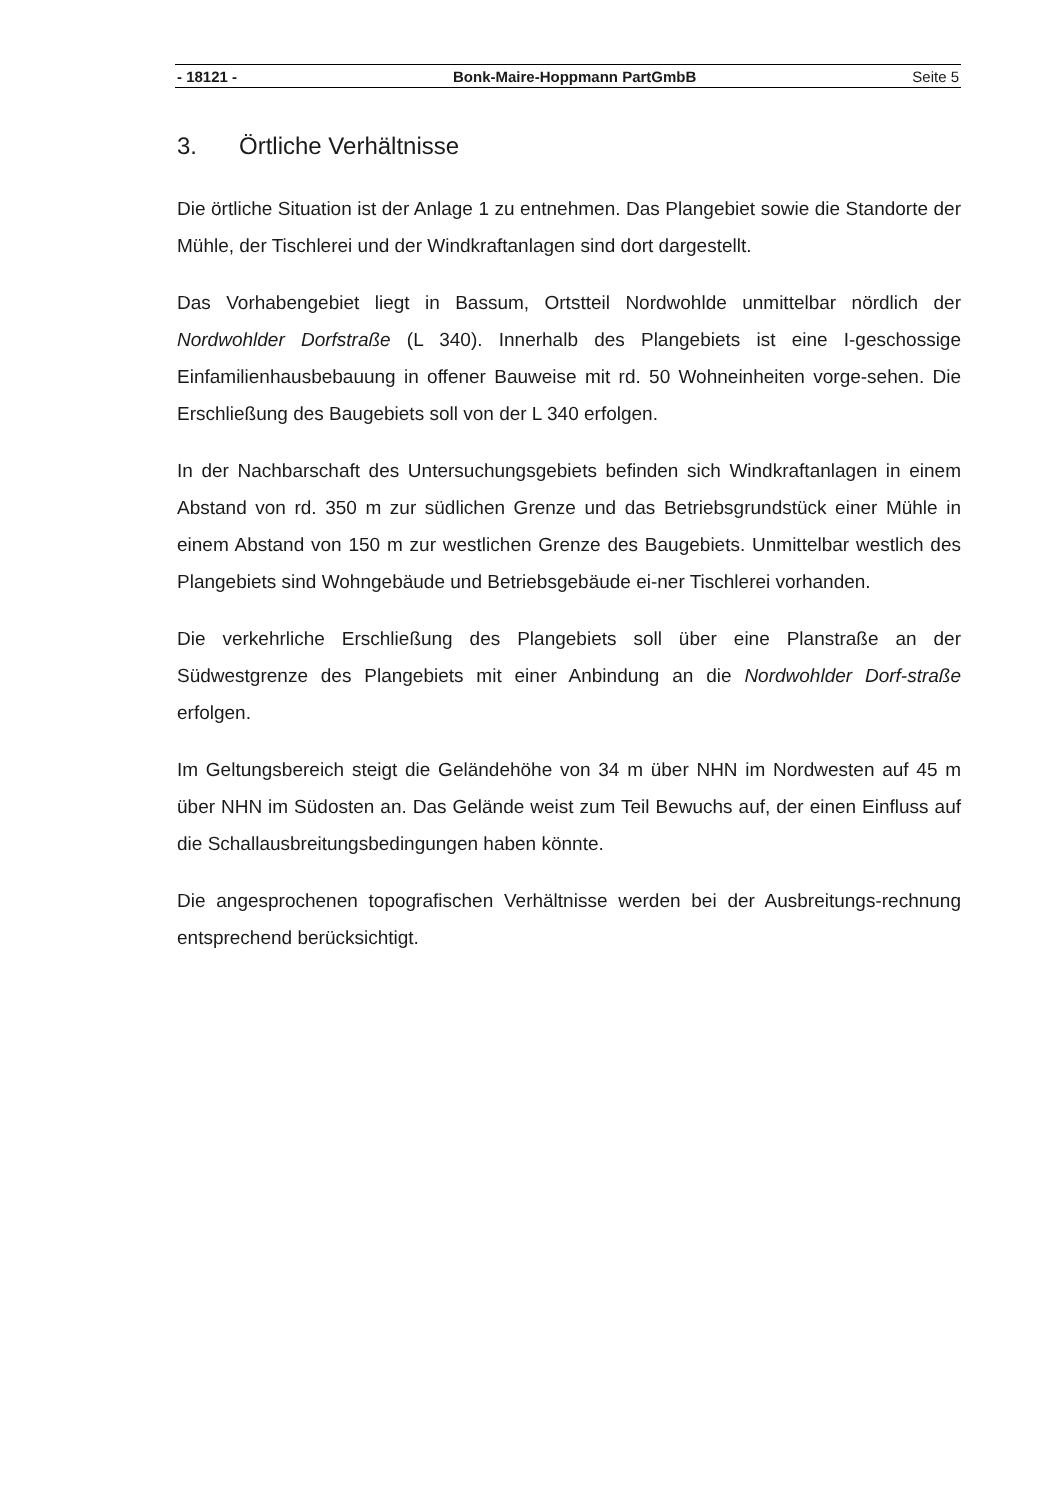- 18121 - Bonk-Maire-Hoppmann PartGmbB Seite 5
3. Örtliche Verhältnisse
Die örtliche Situation ist der Anlage 1 zu entnehmen. Das Plangebiet sowie die Standorte der Mühle, der Tischlerei und der Windkraftanlagen sind dort dargestellt.
Das Vorhabengebiet liegt in Bassum, Ortstteil Nordwohlde unmittelbar nördlich der Nordwohlder Dorfstraße (L 340). Innerhalb des Plangebiets ist eine I-geschossige Einfamilienhausbebauung in offener Bauweise mit rd. 50 Wohneinheiten vorge-sehen. Die Erschließung des Baugebiets soll von der L 340 erfolgen.
In der Nachbarschaft des Untersuchungsgebiets befinden sich Windkraftanlagen in einem Abstand von rd. 350 m zur südlichen Grenze und das Betriebsgrundstück einer Mühle in einem Abstand von 150 m zur westlichen Grenze des Baugebiets. Unmittelbar westlich des Plangebiets sind Wohngebäude und Betriebsgebäude ei-ner Tischlerei vorhanden.
Die verkehrliche Erschließung des Plangebiets soll über eine Planstraße an der Südwestgrenze des Plangebiets mit einer Anbindung an die Nordwohlder Dorf-straße erfolgen.
Im Geltungsbereich steigt die Geländehöhe von 34 m über NHN im Nordwesten auf 45 m über NHN im Südosten an. Das Gelände weist zum Teil Bewuchs auf, der einen Einfluss auf die Schallausbreitungsbedingungen haben könnte.
Die angesprochenen topografischen Verhältnisse werden bei der Ausbreitungs-rechnung entsprechend berücksichtigt.